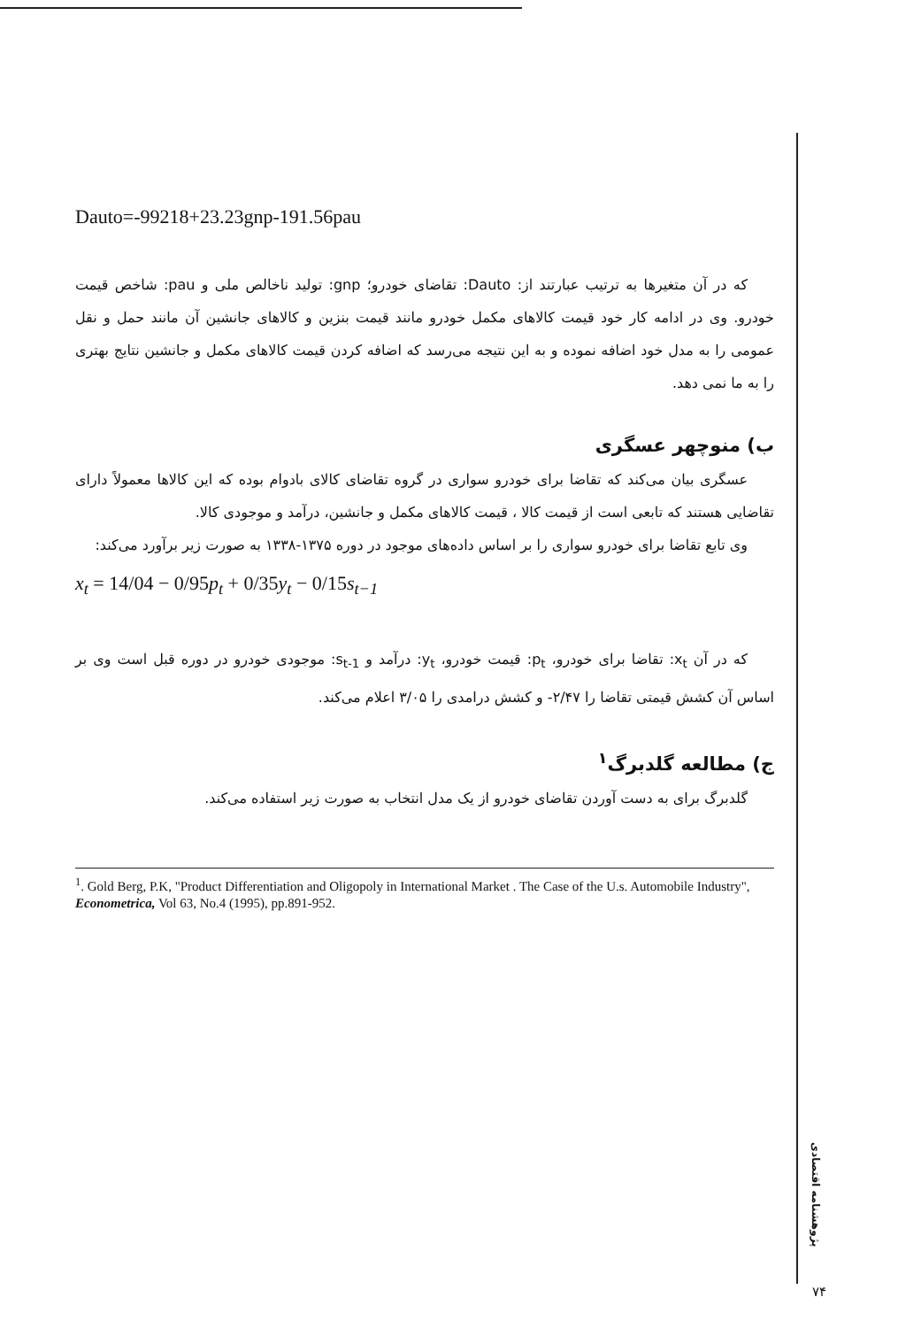Dauto=-99218+23.23gnp-191.56pau
که در آن متغیرها به ترتیب عبارتند از: Dauto: تقاضای خودرو؛ gnp: تولید ناخالص ملی و pau: شاخص قیمت خودرو. وی در ادامه کار خود قیمت کالاهای مکمل خودرو مانند قیمت بنزین و کالاهای جانشین آن مانند حمل و نقل عمومی را به مدل خود اضافه نموده و به این نتیجه می‌رسد که اضافه کردن قیمت کالاهای مکمل و جانشین نتایج بهتری را به ما نمی دهد.
ب) منوچهر عسگری
عسگری بیان می‌کند که تقاضا برای خودرو سواری در گروه تقاضای کالای بادوام بوده که این کالاها معمولاً دارای تقاضایی هستند که تابعی است از قیمت کالا ، قیمت کالاهای مکمل و جانشین، درآمد و موجودی کالا.
وی تابع تقاضا برای خودرو سواری را بر اساس داده‌های موجود در دوره ۱۳۷۵-۱۳۳۸ به صورت زیر برآورد می‌کند:
x<sub>t</sub> = 14/04 − 0/95p<sub>t</sub> + 0/35y<sub>t</sub> − 0/15s<sub>t−1</sub>
که در آن x<sub>t</sub>: تقاضا برای خودرو، p<sub>t</sub>: قیمت خودرو، y<sub>t</sub>: درآمد و s<sub>t-1</sub>: موجودی خودرو در دوره قبل است وی بر اساس آن کشش قیمتی تقاضا را ۲/۴۷- و کشش درامدی را ۳/۰۵ اعلام می‌کند.
ج) مطالعه گلدبرگ<sup>۱</sup>
گلدبرگ برای به دست آوردن تقاضای خودرو از یک مدل انتخاب به صورت زیر استفاده می‌کند.
<sup>1</sup>. Gold Berg, P.K, "Product Differentiation and Oligopoly in International Market . The Case of the U.s. Automobile Industry", Econometrica, Vol 63, No.4 (1995), pp.891-952.
پژوهشنامه اقتصادی
۷۴